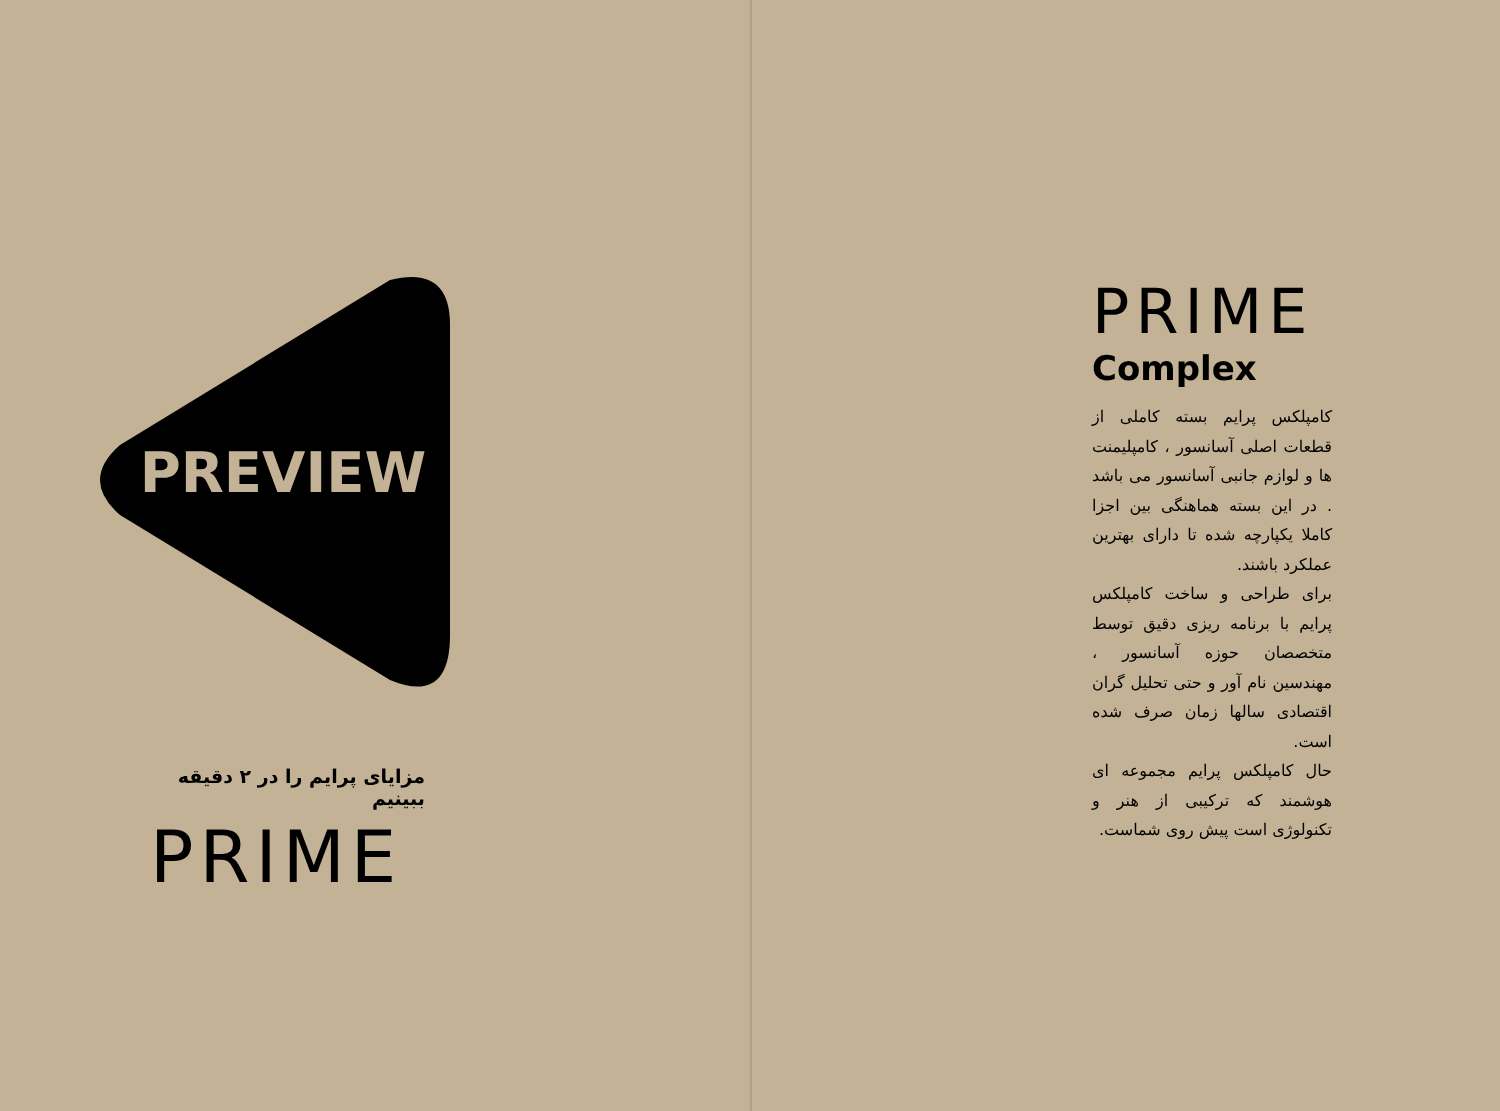PREVIEW
مزایای پرایم را در ۲ دقیقه ببینیم
PRIME
PRIME
Complex
کامپلکس پرایم بسته کاملی از قطعات اصلی آسانسور ، کامپلیمنت ها و لوازم جانبی آسانسور می باشد . در این بسته هماهنگی بین اجزا کاملا یکپارچه شده تا دارای بهترین عملکرد باشند.
برای طراحی و ساخت کامپلکس پرایم با برنامه ریزی دقیق توسط متخصصان حوزه آسانسور ، مهندسین نام آور و حتی تحلیل گران اقتصادی سالها زمان صرف شده است.
حال کامپلکس پرایم مجموعه ای هوشمند که ترکیبی از هنر و تکنولوژی است پیش روی شماست.